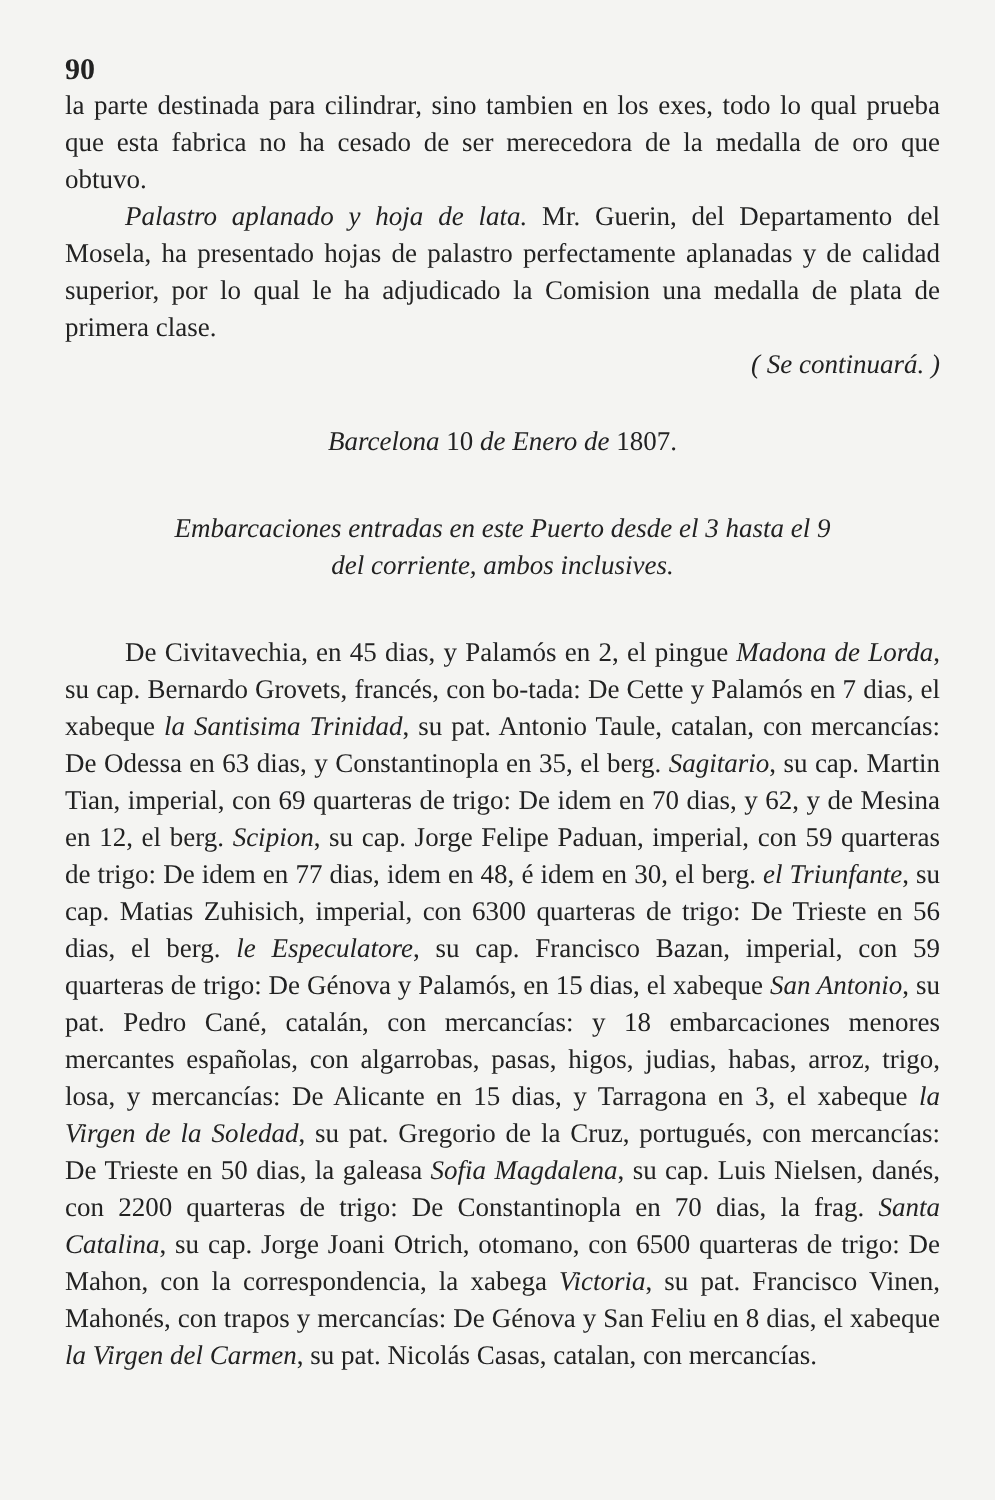90
la parte destinada para cilindrar, sino tambien en los exes, todo lo qual prueba que esta fabrica no ha cesado de ser merecedora de la medalla de oro que obtuvo.
Palastro aplanado y hoja de lata. Mr. Guerin, del Departamento del Mosela, ha presentado hojas de palastro perfectamente aplanadas y de calidad superior, por lo qual le ha adjudicado la Comision una medalla de plata de primera clase.
( Se continuará. )
Barcelona 10 de Enero de 1807.
Embarcaciones entradas en este Puerto desde el 3 hasta el 9
del corriente, ambos inclusives.
De Civitavechia, en 45 dias, y Palamós en 2, el pingue Madona de Lorda, su cap. Bernardo Grovets, francés, con bo-tada: De Cette y Palamós en 7 dias, el xabeque la Santisima Trinidad, su pat. Antonio Taule, catalan, con mercancías: De Odessa en 63 dias, y Constantinopla en 35, el berg. Sagitario, su cap. Martin Tian, imperial, con 69 quarteras de trigo: De idem en 70 dias, y 62, y de Mesina en 12, el berg. Scipion, su cap. Jorge Felipe Paduan, imperial, con 59 quarteras de trigo: De idem en 77 dias, idem en 48, é idem en 30, el berg. el Triunfante, su cap. Matias Zuhisich, imperial, con 6300 quarteras de trigo: De Trieste en 56 dias, el berg. le Especulatore, su cap. Francisco Bazan, imperial, con 59 quarteras de trigo: De Génova y Palamós, en 15 dias, el xabeque San Antonio, su pat. Pedro Cané, catalán, con mercancías: y 18 embarcaciones menores mercantes españolas, con algarrobas, pasas, higos, judias, habas, arroz, trigo, losa, y mercancías: De Alicante en 15 dias, y Tarragona en 3, el xabeque la Virgen de la Soledad, su pat. Gregorio de la Cruz, portugués, con mercancías: De Trieste en 50 dias, la galeasa Sofia Magdalena, su cap. Luis Nielsen, danés, con 2200 quarteras de trigo: De Constantinopla en 70 dias, la frag. Santa Catalina, su cap. Jorge Joani Otrich, otomano, con 6500 quarteras de trigo: De Mahon, con la correspondencia, la xabega Victoria, su pat. Francisco Vinen, Mahonés, con trapos y mercancías: De Génova y San Feliu en 8 dias, el xabeque la Virgen del Carmen, su pat. Nicolás Casas, catalan, con mercancías.